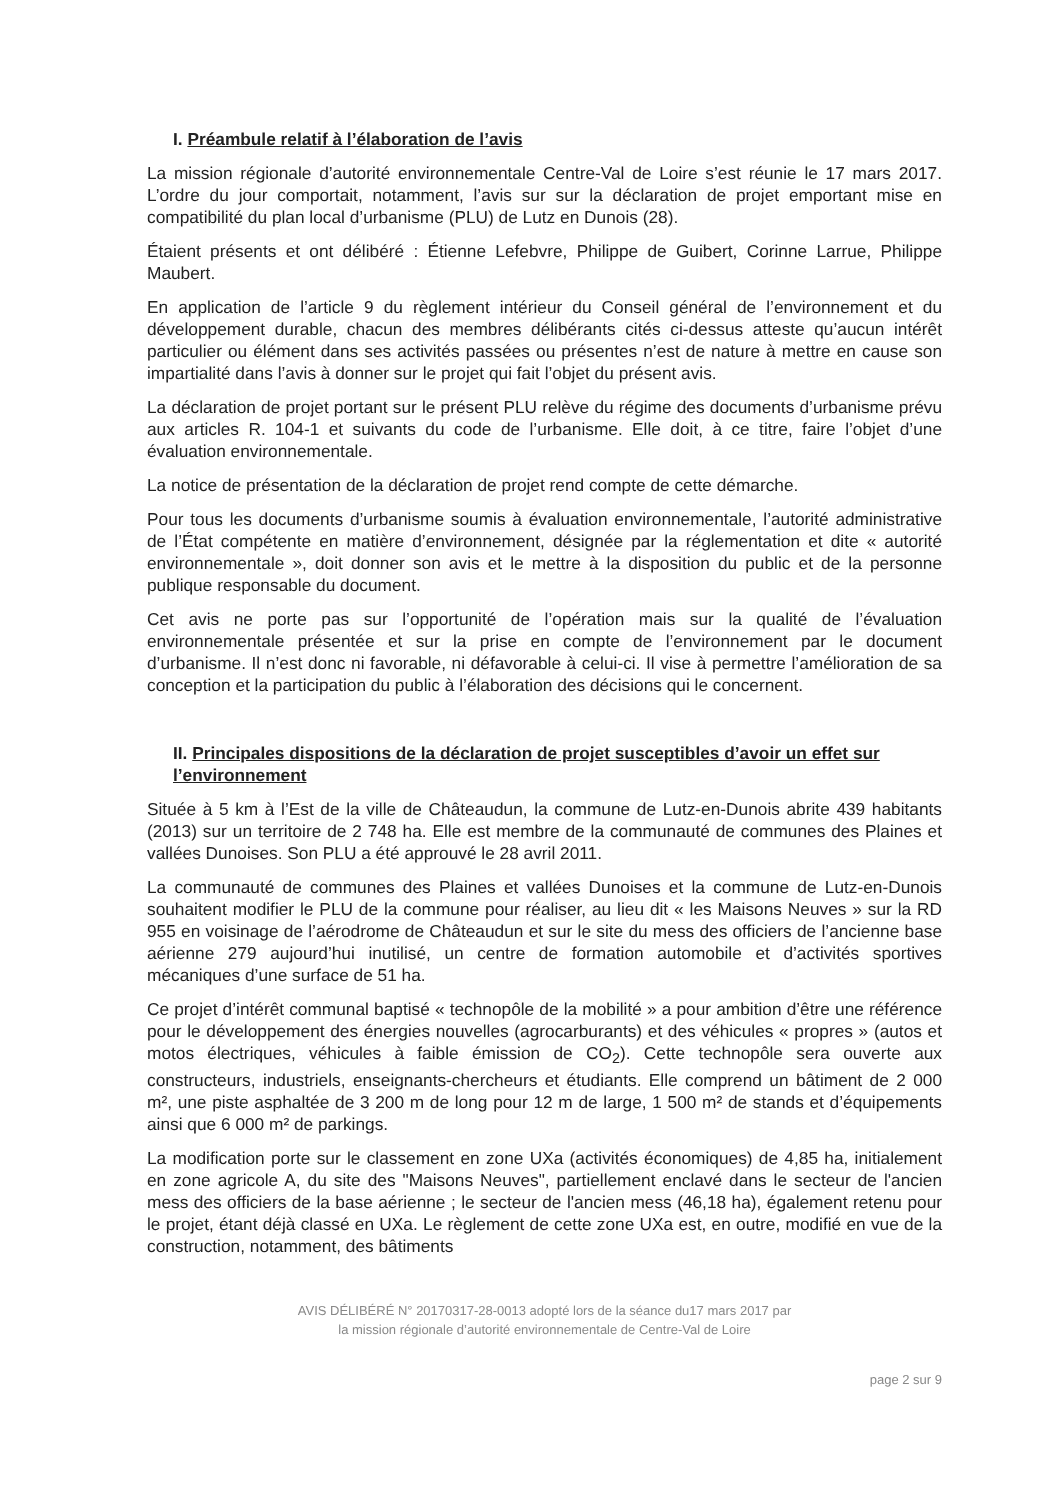I. Préambule relatif à l’élaboration de l’avis
La mission régionale d’autorité environnementale Centre-Val de Loire s’est réunie le 17 mars 2017. L’ordre du jour comportait, notamment, l’avis sur sur la déclaration de projet emportant mise en compatibilité du plan local d’urbanisme (PLU) de Lutz en Dunois (28).
Étaient présents et ont délibéré : Étienne Lefebvre, Philippe de Guibert, Corinne Larrue, Philippe Maubert.
En application de l’article 9 du règlement intérieur du Conseil général de l’environnement et du développement durable, chacun des membres délibérants cités ci-dessus atteste qu’aucun intérêt particulier ou élément dans ses activités passées ou présentes n’est de nature à mettre en cause son impartialité dans l’avis à donner sur le projet qui fait l’objet du présent avis.
La déclaration de projet portant sur le présent PLU relève du régime des documents d’urbanisme prévu aux articles R. 104-1 et suivants du code de l’urbanisme. Elle doit, à ce titre, faire l’objet d’une évaluation environnementale.
La notice de présentation de la déclaration de projet rend compte de cette démarche.
Pour tous les documents d’urbanisme soumis à évaluation environnementale, l’autorité administrative de l’État compétente en matière d’environnement, désignée par la réglementation et dite « autorité environnementale », doit donner son avis et le mettre à la disposition du public et de la personne publique responsable du document.
Cet avis ne porte pas sur l’opportunité de l’opération mais sur la qualité de l’évaluation environnementale présentée et sur la prise en compte de l’environnement par le document d’urbanisme. Il n’est donc ni favorable, ni défavorable à celui-ci. Il vise à permettre l’amélioration de sa conception et la participation du public à l’élaboration des décisions qui le concernent.
II. Principales dispositions de la déclaration de projet susceptibles d’avoir un effet sur l’environnement
Située à 5 km à l’Est de la ville de Châteaudun, la commune de Lutz-en-Dunois abrite 439 habitants (2013) sur un territoire de 2 748 ha. Elle est membre de la communauté de communes des Plaines et vallées Dunoises. Son PLU a été approuvé le 28 avril 2011.
La communauté de communes des Plaines et vallées Dunoises et la commune de Lutz-en-Dunois souhaitent modifier le PLU de la commune pour réaliser, au lieu dit « les Maisons Neuves » sur la RD 955 en voisinage de l’aérodrome de Châteaudun et sur le site du mess des officiers de l’ancienne base aérienne 279 aujourd’hui inutilisé, un centre de formation automobile et d’activités sportives mécaniques d’une surface de 51 ha.
Ce projet d’intérêt communal baptisé « technopôle de la mobilité » a pour ambition d’être une référence pour le développement des énergies nouvelles (agrocarburants) et des véhicules « propres » (autos et motos électriques, véhicules à faible émission de CO<sub>2</sub>). Cette technopôle sera ouverte aux constructeurs, industriels, enseignants-chercheurs et étudiants. Elle comprend un bâtiment de 2 000 m², une piste asphaltée de 3 200 m de long pour 12 m de large, 1 500 m² de stands et d’équipements ainsi que 6 000 m² de parkings.
La modification porte sur le classement en zone UXa (activités économiques) de 4,85 ha, initialement en zone agricole A, du site des "Maisons Neuves", partiellement enclavé dans le secteur de l'ancien mess des officiers de la base aérienne ; le secteur de l'ancien mess (46,18 ha), également retenu pour le projet, étant déjà classé en UXa. Le règlement de cette zone UXa est, en outre, modifié en vue de la construction, notamment, des bâtiments
AVIS DÉLIBÉRÉ N° 20170317-28-0013 adopté lors de la séance du17 mars 2017 par
la mission régionale d’autorité environnementale de Centre-Val de Loire
page 2 sur 9